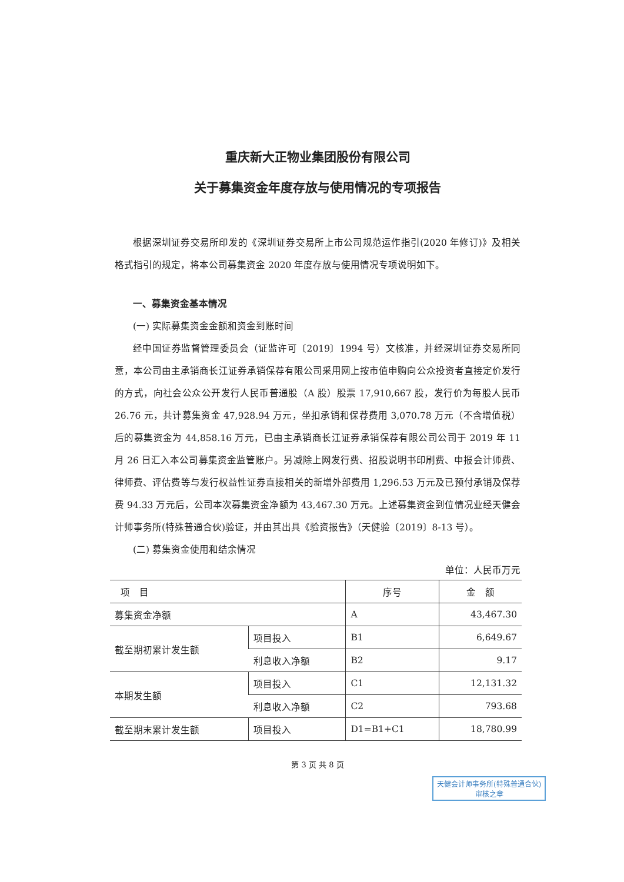重庆新大正物业集团股份有限公司
关于募集资金年度存放与使用情况的专项报告
根据深圳证券交易所印发的《深圳证券交易所上市公司规范运作指引(2020 年修订)》及相关格式指引的规定，将本公司募集资金 2020 年度存放与使用情况专项说明如下。
一、募集资金基本情况
(一) 实际募集资金金额和资金到账时间
经中国证券监督管理委员会（证监许可〔2019〕1994 号）文核准，并经深圳证券交易所同意，本公司由主承销商长江证券承销保荐有限公司采用网上按市值申购向公众投资者直接定价发行的方式，向社会公众公开发行人民币普通股（A 股）股票 17,910,667 股，发行价为每股人民币 26.76 元，共计募集资金 47,928.94 万元，坐扣承销和保荐费用 3,070.78 万元（不含增值税）后的募集资金为 44,858.16 万元，已由主承销商长江证券承销保荐有限公司公司于 2019 年 11 月 26 日汇入本公司募集资金监管账户。另减除上网发行费、招股说明书印刷费、申报会计师费、律师费、评估费等与发行权益性证券直接相关的新增外部费用 1,296.53 万元及已预付承销及保荐费 94.33 万元后，公司本次募集资金净额为 43,467.30 万元。上述募集资金到位情况业经天健会计师事务所(特殊普通合伙)验证，并由其出具《验资报告》（天健验〔2019〕8-13 号）。
(二) 募集资金使用和结余情况
单位：人民币万元
| 项 目 | | 序号 | 金 额 |
| --- | --- | --- | --- |
| 募集资金净额 | | A | 43,467.30 |
| 截至期初累计发生额 | 项目投入 | B1 | 6,649.67 |
| | 利息收入净额 | B2 | 9.17 |
| 本期发生额 | 项目投入 | C1 | 12,131.32 |
| | 利息收入净额 | C2 | 793.68 |
| 截至期末累计发生额 | 项目投入 | D1=B1+C1 | 18,780.99 |
第 3 页 共 8 页
天健会计师事务所(特殊普通合伙)
审核之章